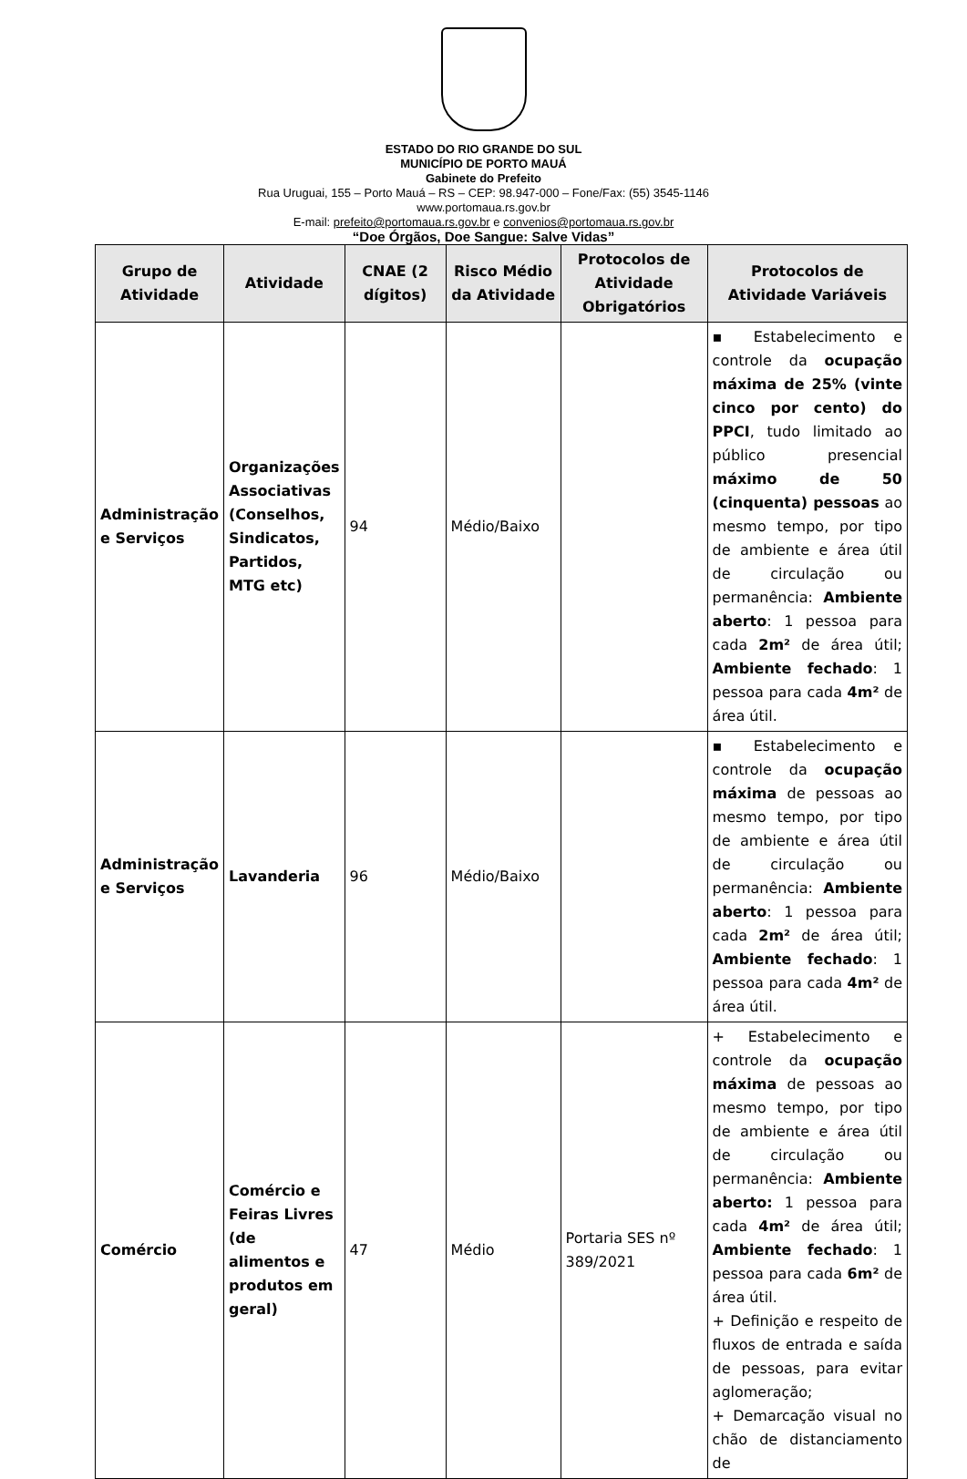ESTADO DO RIO GRANDE DO SUL
MUNICÍPIO DE PORTO MAUÁ
Gabinete do Prefeito
Rua Uruguai, 155 – Porto Mauá – RS – CEP: 98.947-000 – Fone/Fax: (55) 3545-1146
www.portomaua.rs.gov.br
E-mail: prefeito@portomaua.rs.gov.br e convenios@portomaua.rs.gov.br
“Doe Órgãos, Doe Sangue: Salve Vidas”
| Grupo de Atividade | Atividade | CNAE (2 dígitos) | Risco Médio da Atividade | Protocolos de Atividade Obrigatórios | Protocolos de Atividade Variáveis |
| --- | --- | --- | --- | --- | --- |
| Administração e Serviços | Organizações Associativas (Conselhos, Sindicatos, Partidos, MTG etc) | 94 | Médio/Baixo | | ▪ Estabelecimento e controle da ocupação máxima de 25% (vinte cinco por cento) do PPCI , tudo limitado ao público presencial máximo de 50 (cinquenta) pessoas ao mesmo tempo, por tipo de ambiente e área útil de circulação ou permanência: Ambiente aberto : 1 pessoa para cada 2m² de área útil; Ambiente fechado : 1 pessoa para cada 4m² de área útil. |
| Administração e Serviços | Lavanderia | 96 | Médio/Baixo | | ▪ Estabelecimento e controle da ocupação máxima de pessoas ao mesmo tempo, por tipo de ambiente e área útil de circulação ou permanência: Ambiente aberto : 1 pessoa para cada 2m² de área útil; Ambiente fechado : 1 pessoa para cada 4m² de área útil. |
| Comércio | Comércio e Feiras Livres (de alimentos e produtos em geral) | 47 | Médio | Portaria SES nº 389/2021 | + Estabelecimento e controle da ocupação máxima de pessoas ao mesmo tempo, por tipo de ambiente e área útil de circulação ou permanência: Ambiente aberto: 1 pessoa para cada 4m² de área útil; Ambiente fechado : 1 pessoa para cada 6m² de área útil. + Definição e respeito de fluxos de entrada e saída de pessoas, para evitar aglomeração; + Demarcação visual no chão de distanciamento de |